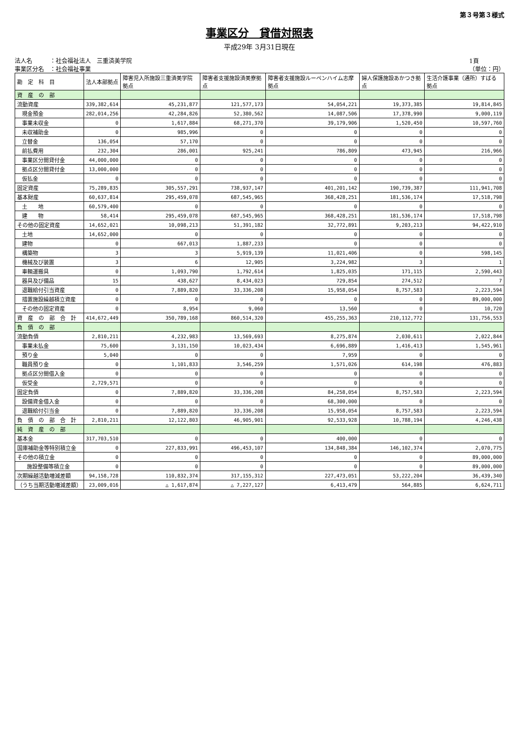第３号第３様式
事業区分　貸借対照表
平成29年 3月31日現在
法人名　　　：社会福祉法人　三重済美学院
事業区分名　：社会福祉事業
1頁
（単位：円）
| 勘 定 科 目 | 法人本部拠点 | 障害児入所施設三重済美学院拠点 | 障害者支援施設済美寮拠点 | 障害者支援施設ルーペンハイム志摩拠点 | 婦人保護施設あかつき拠点 | 生活介護事業（通所）すばる拠点 |
| --- | --- | --- | --- | --- | --- | --- |
| 資 産 の 部 | | | | | | |
| 流動資産 | 339,382,614 | 45,231,877 | 121,577,173 | 54,054,221 | 19,373,385 | 19,814,845 |
| 現金預金 | 282,014,256 | 42,284,826 | 52,380,562 | 14,087,506 | 17,378,990 | 9,000,119 |
| 事業未収金 | 0 | 1,617,884 | 68,271,370 | 39,179,906 | 1,520,450 | 10,597,760 |
| 未収補助金 | 0 | 985,996 | 0 | 0 | 0 | 0 |
| 立替金 | 136,054 | 57,170 | 0 | 0 | 0 | 0 |
| 前払費用 | 232,304 | 286,001 | 925,241 | 786,809 | 473,945 | 216,966 |
| 事業区分間貸付金 | 44,000,000 | 0 | 0 | 0 | 0 | 0 |
| 拠点区分間貸付金 | 13,000,000 | 0 | 0 | 0 | 0 | 0 |
| 仮払金 | 0 | 0 | 0 | 0 | 0 | 0 |
| 固定資産 | 75,289,835 | 305,557,291 | 738,937,147 | 401,201,142 | 190,739,387 | 111,941,708 |
| 基本財産 | 60,637,814 | 295,459,078 | 687,545,965 | 368,428,251 | 181,536,174 | 17,518,798 |
| 土 地 | 60,579,400 | 0 | 0 | 0 | 0 | 0 |
| 建 物 | 58,414 | 295,459,078 | 687,545,965 | 368,428,251 | 181,536,174 | 17,518,798 |
| その他の固定資産 | 14,652,021 | 10,098,213 | 51,391,182 | 32,772,891 | 9,203,213 | 94,422,910 |
| 土地 | 14,652,000 | 0 | 0 | 0 | 0 | 0 |
| 建物 | 0 | 667,013 | 1,887,233 | 0 | 0 | 0 |
| 構築物 | 3 | 3 | 5,919,139 | 11,021,406 | 0 | 598,145 |
| 機械及び装置 | 3 | 6 | 12,905 | 3,224,982 | 3 | 1 |
| 車輌運搬具 | 0 | 1,093,790 | 1,792,614 | 1,825,035 | 171,115 | 2,590,443 |
| 器具及び備品 | 15 | 438,627 | 8,434,023 | 729,854 | 274,512 | 7 |
| 退職給付引当資産 | 0 | 7,889,820 | 33,336,208 | 15,958,054 | 8,757,583 | 2,223,594 |
| 措置施設繰越積立資産 | 0 | 0 | 0 | 0 | 0 | 89,000,000 |
| その他の固定資産 | 0 | 8,954 | 9,060 | 13,560 | 0 | 10,720 |
| 資 産 の 部 合 計 | 414,672,449 | 350,789,168 | 860,514,320 | 455,255,363 | 210,112,772 | 131,756,553 |
| 負 債 の 部 | | | | | | |
| 流動負債 | 2,810,211 | 4,232,983 | 13,569,693 | 8,275,874 | 2,030,611 | 2,022,844 |
| 事業未払金 | 75,600 | 3,131,150 | 10,023,434 | 6,696,889 | 1,416,413 | 1,545,961 |
| 預り金 | 5,040 | 0 | 0 | 7,959 | 0 | 0 |
| 職員預り金 | 0 | 1,101,833 | 3,546,259 | 1,571,026 | 614,198 | 476,883 |
| 拠点区分間借入金 | 0 | 0 | 0 | 0 | 0 | 0 |
| 仮受金 | 2,729,571 | 0 | 0 | 0 | 0 | 0 |
| 固定負債 | 0 | 7,889,820 | 33,336,208 | 84,258,054 | 8,757,583 | 2,223,594 |
| 設備資金借入金 | 0 | 0 | 0 | 68,300,000 | 0 | 0 |
| 退職給付引当金 | 0 | 7,889,820 | 33,336,208 | 15,958,054 | 8,757,583 | 2,223,594 |
| 負 債 の 部 合 計 | 2,810,211 | 12,122,803 | 46,905,901 | 92,533,928 | 10,788,194 | 4,246,438 |
| 純 資 産 の 部 | | | | | | |
| 基本金 | 317,703,510 | 0 | 0 | 400,000 | 0 | 0 |
| 国庫補助金等特別積立金 | 0 | 227,833,991 | 496,453,107 | 134,848,384 | 146,102,374 | 2,070,775 |
| その他の積立金 | 0 | 0 | 0 | 0 | 0 | 89,000,000 |
| 施設整備等積立金 | 0 | 0 | 0 | 0 | 0 | 89,000,000 |
| 次期繰越活動増減差額 | 94,158,728 | 110,832,374 | 317,155,312 | 227,473,051 | 53,222,204 | 36,439,340 |
| （うち当期活動増減差額） | 23,009,016 | △ 1,617,874 | △ 7,227,127 | 6,413,479 | 564,885 | 6,624,711 |